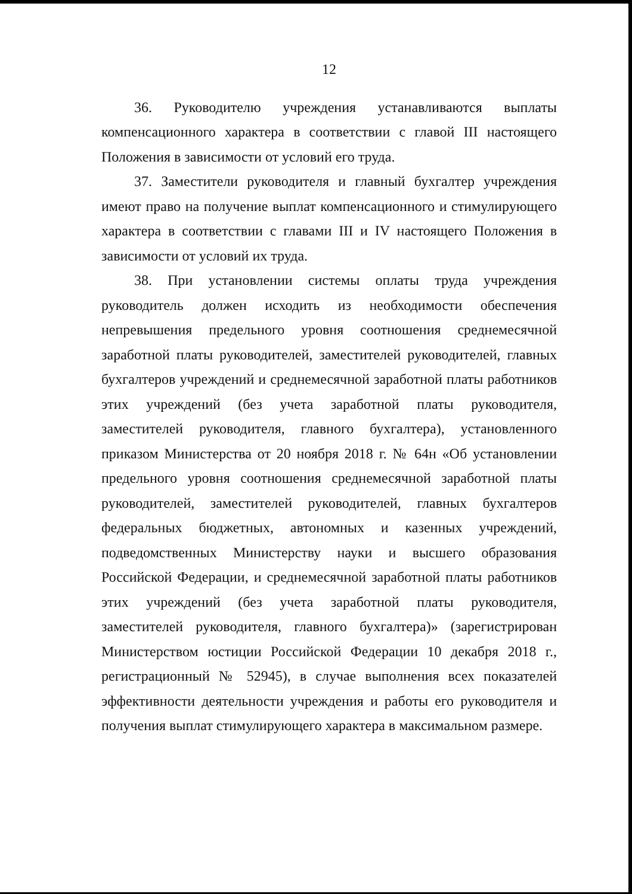12
36. Руководителю учреждения устанавливаются выплаты компенсационного характера в соответствии с главой III настоящего Положения в зависимости от условий его труда.
37. Заместители руководителя и главный бухгалтер учреждения имеют право на получение выплат компенсационного и стимулирующего характера в соответствии с главами III и IV настоящего Положения в зависимости от условий их труда.
38. При установлении системы оплаты труда учреждения руководитель должен исходить из необходимости обеспечения непревышения предельного уровня соотношения среднемесячной заработной платы руководителей, заместителей руководителей, главных бухгалтеров учреждений и среднемесячной заработной платы работников этих учреждений (без учета заработной платы руководителя, заместителей руководителя, главного бухгалтера), установленного приказом Министерства от 20 ноября 2018 г. № 64н «Об установлении предельного уровня соотношения среднемесячной заработной платы руководителей, заместителей руководителей, главных бухгалтеров федеральных бюджетных, автономных и казенных учреждений, подведомственных Министерству науки и высшего образования Российской Федерации, и среднемесячной заработной платы работников этих учреждений (без учета заработной платы руководителя, заместителей руководителя, главного бухгалтера)» (зарегистрирован Министерством юстиции Российской Федерации 10 декабря 2018 г., регистрационный № 52945), в случае выполнения всех показателей эффективности деятельности учреждения и работы его руководителя и получения выплат стимулирующего характера в максимальном размере.